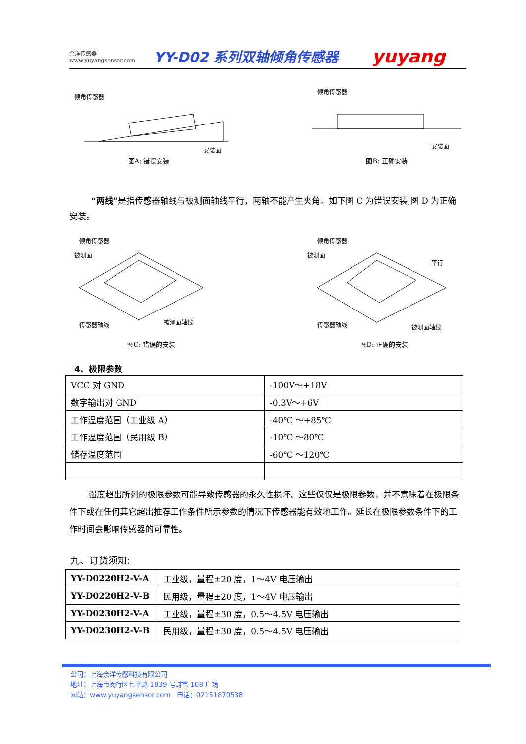余洋传感器
www.yuyangsensor.com
YY-D02 系列双轴倾角传感器
yuyang
倾角传感器
安装面
图A: 错误安装
倾角传感器
安装面
图B: 正确安装
“两线”是指传感器轴线与被测面轴线平行，两轴不能产生夹角。如下图 C 为错误安装,图 D 为正确安装。
倾角传感器
被测面
传感器轴线
被测面轴线
图C: 错误的安装
倾角传感器
被测面
平行
传感器轴线
被测面轴线
图D: 正确的安装
4、极限参数
| VCC 对 GND | -100V～+18V |
| 数字输出对 GND | -0.3V～+6V |
| 工作温度范围（工业级 A） | -40℃ ～+85℃ |
| 工作温度范围（民用级 B） | -10℃ ～80℃ |
| 储存温度范围 | -60℃ ～120℃ |
强度超出所列的极限参数可能导致传感器的永久性损坏。这些仅仅是极限参数，并不意味着在极限条件下或在任何其它超出推荐工作条件所示参数的情况下传感器能有效地工作。延长在极限参数条件下的工作时间会影响传感器的可靠性。
九、订货须知:
| YY-D0220H2-V-A | 工业级，量程±20 度，1～4V 电压输出 |
| YY-D0220H2-V-B | 民用级，量程±20 度，1～4V 电压输出 |
| YY-D0230H2-V-A | 工业级，量程±30 度，0.5～4.5V 电压输出 |
| YY-D0230H2-V-B | 民用级，量程±30 度，0.5～4.5V 电压输出 |
公司：上海余洋传感科技有限公司
地址：上海市闵行区七莘路 1839 号财富 108 广场
网站：www.yuyangsensor.com　电话：02151870538